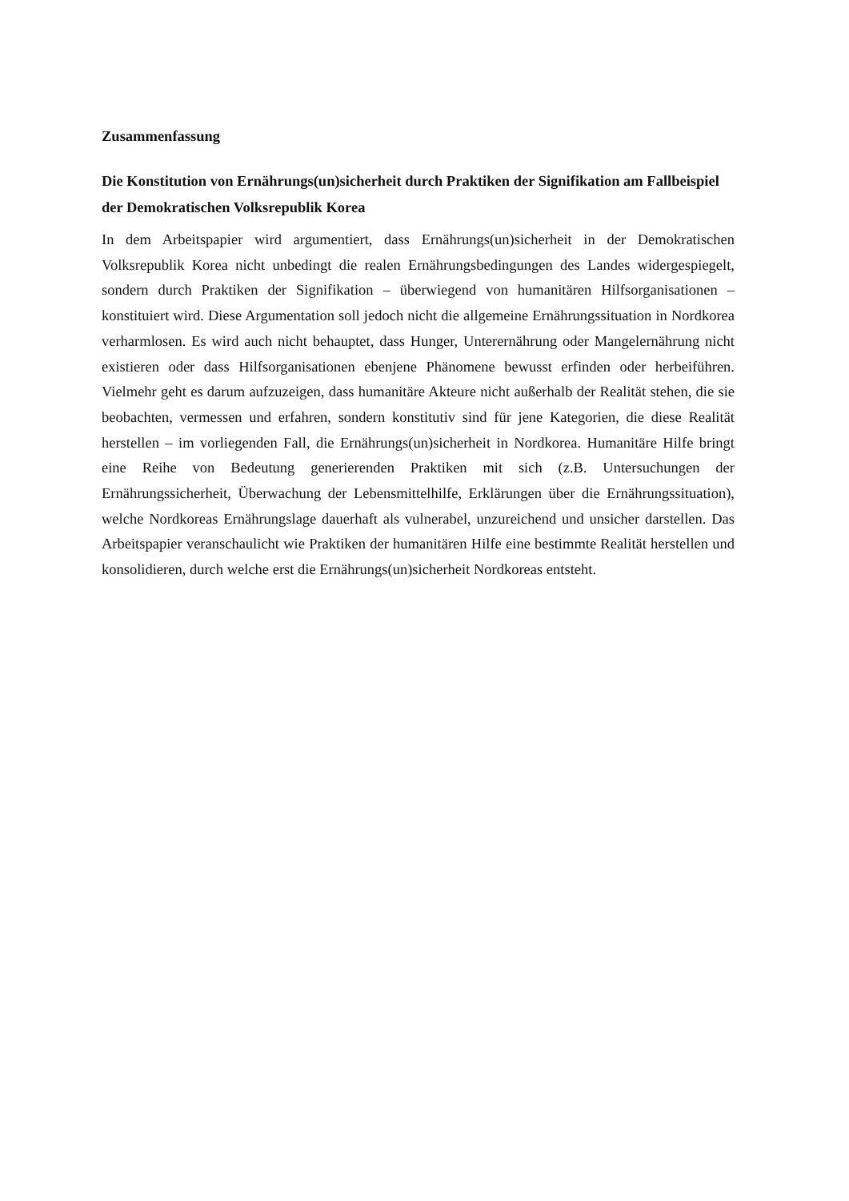Zusammenfassung
Die Konstitution von Ernährungs(un)sicherheit durch Praktiken der Signifikation am Fallbeispiel der Demokratischen Volksrepublik Korea
In dem Arbeitspapier wird argumentiert, dass Ernährungs(un)sicherheit in der Demokratischen Volksrepublik Korea nicht unbedingt die realen Ernährungsbedingungen des Landes widergespiegelt, sondern durch Praktiken der Signifikation – überwiegend von humanitären Hilfsorganisationen – konstituiert wird. Diese Argumentation soll jedoch nicht die allgemeine Ernährungssituation in Nordkorea verharmlosen. Es wird auch nicht behauptet, dass Hunger, Unterernährung oder Mangelernährung nicht existieren oder dass Hilfsorganisationen ebenjene Phänomene bewusst erfinden oder herbeiführen. Vielmehr geht es darum aufzuzeigen, dass humanitäre Akteure nicht außerhalb der Realität stehen, die sie beobachten, vermessen und erfahren, sondern konstitutiv sind für jene Kategorien, die diese Realität herstellen – im vorliegenden Fall, die Ernährungs(un)sicherheit in Nordkorea. Humanitäre Hilfe bringt eine Reihe von Bedeutung generierenden Praktiken mit sich (z.B. Untersuchungen der Ernährungssicherheit, Überwachung der Lebensmittelhilfe, Erklärungen über die Ernährungssituation), welche Nordkoreas Ernährungslage dauerhaft als vulnerabel, unzureichend und unsicher darstellen. Das Arbeitspapier veranschaulicht wie Praktiken der humanitären Hilfe eine bestimmte Realität herstellen und konsolidieren, durch welche erst die Ernährungs(un)sicherheit Nordkoreas entsteht.